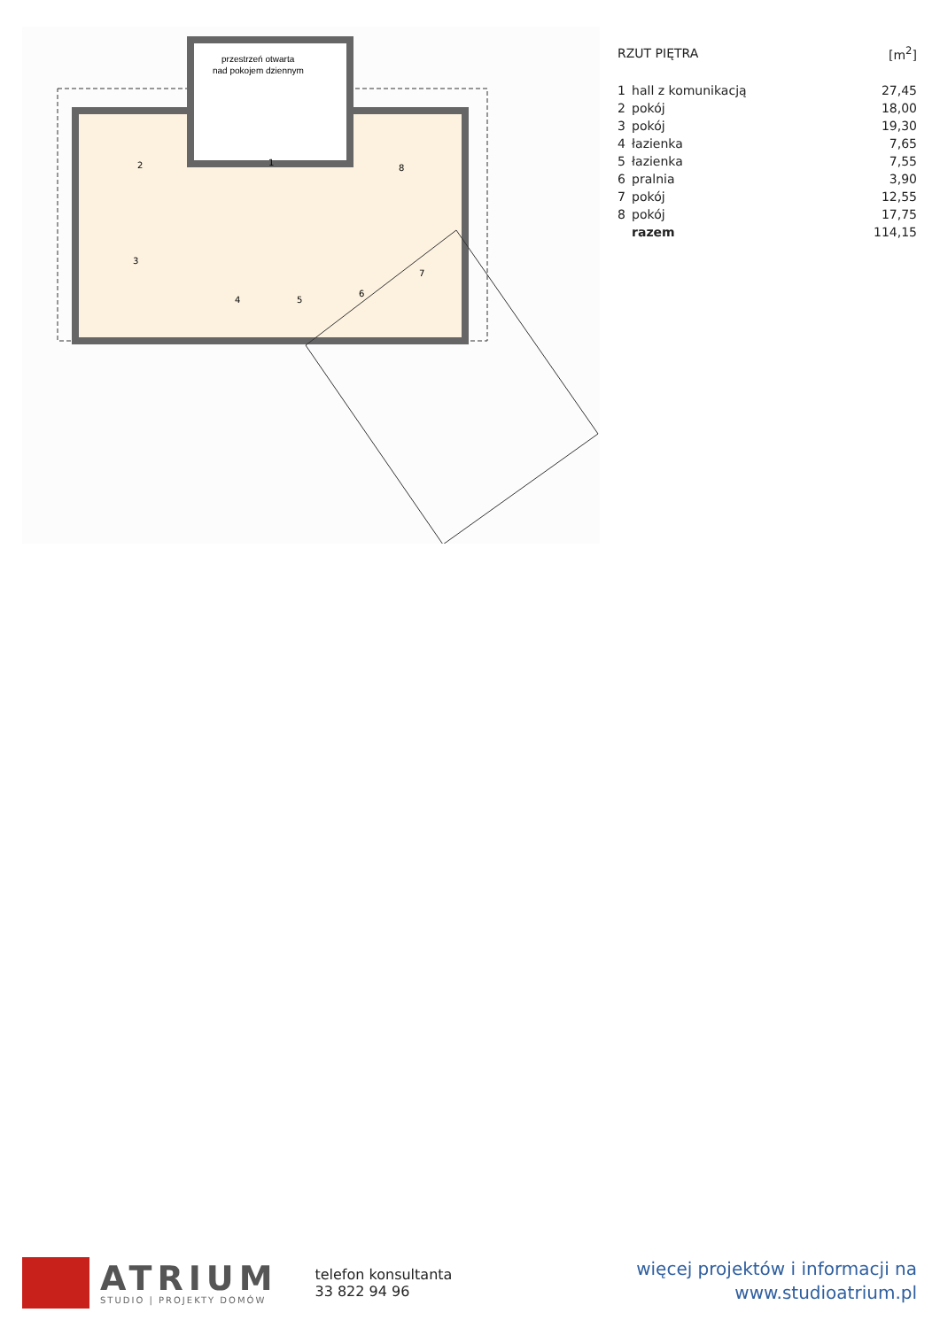przestrzeń otwarta
nad pokojem dziennym
1
2
3
4
5
6
7
8
| RZUT PIĘTRA | | [m<sup>2</sup>] |
| --- | --- | --- |
| 1 | hall z komunikacją | 27,45 |
| 2 | pokój | 18,00 |
| 3 | pokój | 19,30 |
| 4 | łazienka | 7,65 |
| 5 | łazienka | 7,55 |
| 6 | pralnia | 3,90 |
| 7 | pokój | 12,55 |
| 8 | pokój | 17,75 |
| | razem | 114,15 |
ATRIUM
STUDIO | PROJEKTY DOMÓW
telefon konsultanta
33 822 94 96
więcej projektów i informacji na
www.studioatrium.pl